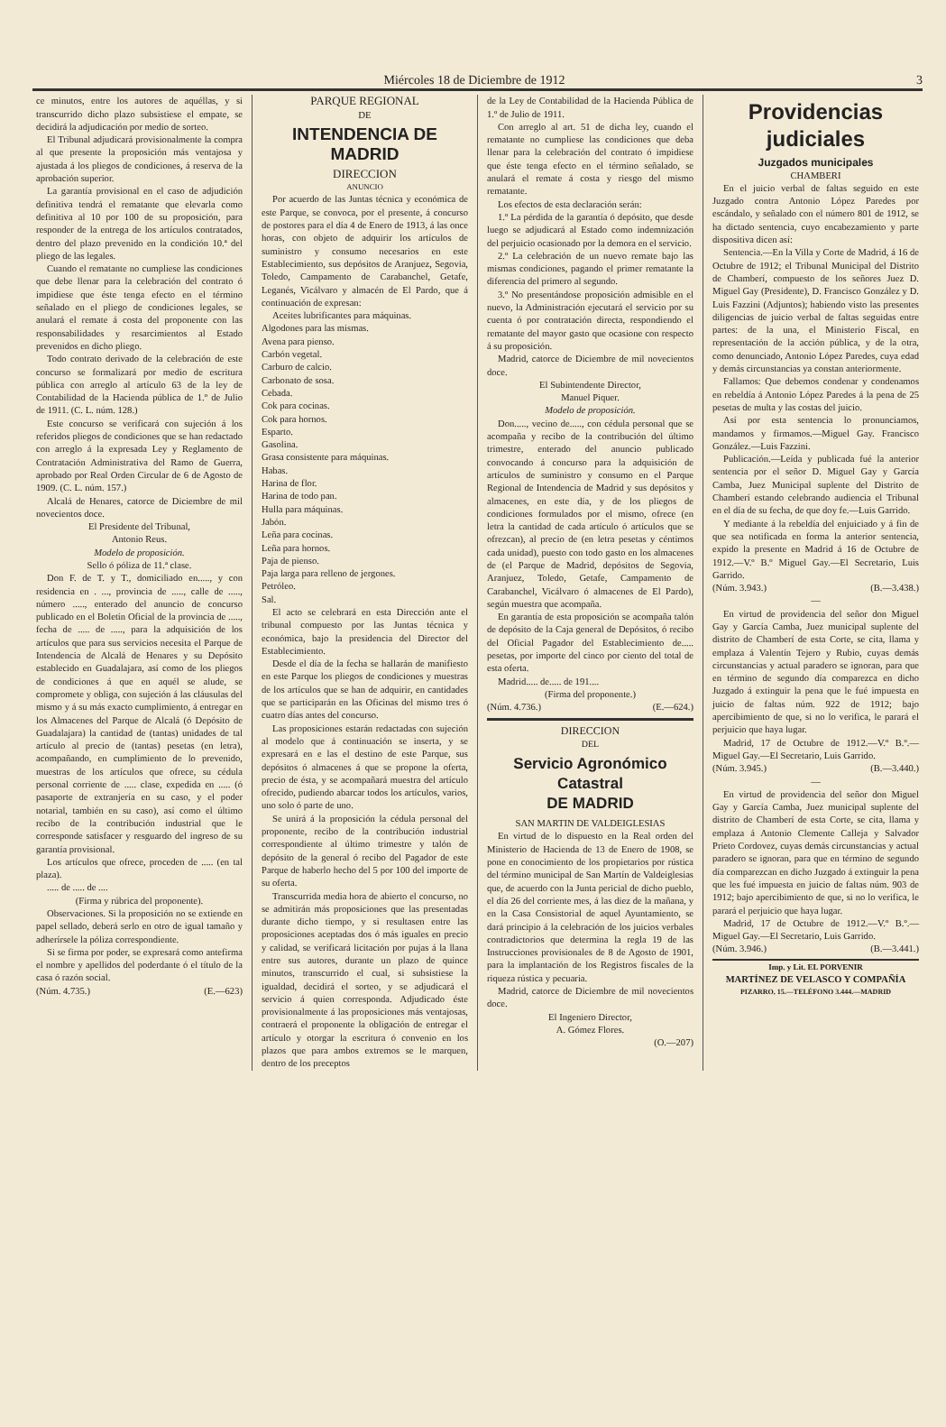Miércoles 18 de Diciembre de 1912 3
ce minutos, entre los autores de aquéllas, y si transcurrido dicho plazo subsistiese el empate, se decidirá la adjudicación por medio de sorteo.
El Tribunal adjudicará provisionalmente la compra al que presente la proposición más ventajosa y ajustada á los pliegos de condiciones, á reserva de la aprobación superior.
La garantía provisional en el caso de adjudición definitiva tendrá el rematante que elevarla como definitiva al 10 por 100 de su proposición, para responder de la entrega de los artículos contratados, dentro del plazo prevenido en la condición 10.ª del pliego de las legales.
Cuando el rematante no cumpliese las condiciones que debe llenar para la celebración del contrato ó impidiese que éste tenga efecto en el término señalado en el pliego de condiciones legales, se anulará el remate á costa del proponente con las responsabilidades y resarcimientos al Estado prevenidos en dicho pliego.
Todo contrato derivado de la celebración de este concurso se formalizará por medio de escritura pública con arreglo al artículo 63 de la ley de Contabilidad de la Hacienda pública de 1.º de Julio de 1911. (C. L. núm. 128.)
Este concurso se verificará con sujeción á los referidos pliegos de condiciones que se han redactado con arreglo á la expresada Ley y Reglamento de Contratación Administrativa del Ramo de Guerra, aprobado por Real Orden Circular de 6 de Agosto de 1909. (C. L. núm. 157.)
Alcalá de Henares, catorce de Diciembre de mil novecientos doce.
El Presidente del Tribunal,
Antonio Reus.
Modelo de proposición.
Sello ó póliza de 11.ª clase.
Don F. de T. y T., domiciliado en....., y con residencia en . ..., provincia de ....., calle de ....., número ....., enterado del anuncio de concurso publicado en el Boletín Oficial de la provincia de ....., fecha de ..... de ....., para la adquisición de los artículos que para sus servicios necesita el Parque de Intendencia de Alcalá de Henares y su Depósito establecido en Guadalajara, así como de los pliegos de condiciones á que en aquél se alude, se compromete y obliga, con sujeción á las cláusulas del mismo y á su más exacto cumplimiento, á entregar en los Almacenes del Parque de Alcalá (ó Depósito de Guadalajara) la cantidad de (tantas) unidades de tal artículo al precio de (tantas) pesetas (en letra), acompañando, en cumplimiento de lo prevenido, muestras de los artículos que ofrece, su cédula personal corriente de ..... clase, expedida en ..... (ó pasaporte de extranjería en su caso, y el poder notarial, también en su caso), así como el último recibo de la contribución industrial que le corresponde satisfacer y resguardo del ingreso de su garantía provisional.
Los artículos que ofrece, proceden de ..... (en tal plaza).
..... de ..... de ....
(Firma y rúbrica del proponente).
Observaciones. Si la proposición no se extiende en papel sellado, deberá serlo en otro de igual tamaño y adherírsele la póliza correspondiente.
Si se firma por poder, se expresará como antefirma el nombre y apellidos del poderdante ó el título de la casa ó razón social.
(Núm. 4.735.) (E.—623)
PARQUE REGIONAL
DE
INTENDENCIA DE MADRID
DIRECCION
ANUNCIO
Por acuerdo de las Juntas técnica y económica de este Parque, se convoca, por el presente, á concurso de postores para el día 4 de Enero de 1913, á las once horas, con objeto de adquirir los artículos de suministro y consumo necesarios en este Establecimiento, sus depósitos de Aranjuez, Segovia, Toledo, Campamento de Carabanchel, Getafe, Leganés, Vicálvaro y almacén de El Pardo, que á continuación de expresan:
Aceites lubrificantes para máquinas.
Algodones para las mismas.
Avena para pienso.
Carbón vegetal.
Carburo de calcio.
Carbonato de sosa.
Cebada.
Cok para cocinas.
Cok para hornos.
Esparto.
Gasolina.
Grasa consistente para máquinas.
Habas.
Harina de flor.
Harina de todo pan.
Hulla para máquinas.
Jabón.
Leña para cocinas.
Leña para hornos.
Paja de pienso.
Paja larga para relleno de jergones.
Petróleo.
Sal.
El acto se celebrará en esta Dirección ante el tribunal compuesto por las Juntas técnica y económica, bajo la presidencia del Director del Establecimiento.
Desde el día de la fecha se hallarán de manifiesto en este Parque los pliegos de condiciones y muestras de los artículos que se han de adquirir, en cantidades que se participarán en las Oficinas del mismo tres ó cuatro días antes del concurso.
Las proposiciones estarán redactadas con sujeción al modelo que á continuación se inserta, y se expresará en e las el destino de este Parque, sus depósitos ó almacenes á que se propone la oferta, precio de ésta, y se acompañará muestra del artículo ofrecido, pudiendo abarcar todos los artículos, varios, uno solo ó parte de uno.
Se unirá á la proposición la cédula personal del proponente, recibo de la contribución industrial correspondiente al último trimestre y talón de depósito de la general ó recibo del Pagador de este Parque de haberlo hecho del 5 por 100 del importe de su oferta.
Transcurrida media hora de abierto el concurso, no se admitirán más proposiciones que las presentadas durante dicho tiempo, y si resultasen entre las proposiciones aceptadas dos ó más iguales en precio y calidad, se verificará licitación por pujas á la llana entre sus autores, durante un plazo de quince minutos, transcurrido el cual, si subsistiese la igualdad, decidirá el sorteo, y se adjudicará el servicio á quien corresponda. Adjudicado éste provisionalmente á las proposiciones más ventajosas, contraerá el proponente la obligación de entregar el artículo y otorgar la escritura ó convenio en los plazos que para ambos extremos se le marquen, dentro de los preceptos
de la Ley de Contabilidad de la Hacienda Pública de 1.º de Julio de 1911.
Con arreglo al art. 51 de dicha ley, cuando el rematante no cumpliese las condiciones que deba llenar para la celebración del contrato ó impidiese que éste tenga efecto en el término señalado, se anulará el remate á costa y riesgo del mismo rematante.
Los efectos de esta declaración serán:
1.º La pérdida de la garantía ó depósito, que desde luego se adjudicará al Estado como indemnización del perjuicio ocasionado por la demora en el servicio.
2.º La celebración de un nuevo remate bajo las mismas condiciones, pagando el primer rematante la diferencia del primero al segundo.
3.º No presentándose proposición admisible en el nuevo, la Administración ejecutará el servicio por su cuenta ó por contratación directa, respondiendo el rematante del mayor gasto que ocasione con respecto á su proposición.
Madrid, catorce de Diciembre de mil novecientos doce.
El Subintendente Director,
Manuel Piquer.
Modelo de proposición.
Don....., vecino de....., con cédula personal que se acompaña y recibo de la contribución del último trimestre, enterado del anuncio publicado convocando á concurso para la adquisición de artículos de suministro y consumo en el Parque Regional de Intendencia de Madrid y sus depósitos y almacenes, en este día, y de los pliegos de condiciones formulados por el mismo, ofrece (en letra la cantidad de cada artículo ó artículos que se ofrezcan), al precio de (en letra pesetas y céntimos cada unidad), puesto con todo gasto en los almacenes de (el Parque de Madrid, depósitos de Segovia, Aranjuez, Toledo, Getafe, Campamento de Carabanchel, Vicálvaro ó almacenes de El Pardo), según muestra que acompaña.
En garantía de esta proposición se acompaña talón de depósito de la Caja general de Depósitos, ó recibo del Oficial Pagador del Establecimiento de..... pesetas, por importe del cinco por ciento del total de esta oferta.
Madrid..... de..... de 191....
(Firma del proponente.)
(Núm. 4.736.) (E.—624.)
DIRECCION
DEL
Servicio Agronómico Catastral
DE MADRID
SAN MARTIN DE VALDEIGLESIAS
En virtud de lo dispuesto en la Real orden del Ministerio de Hacienda de 13 de Enero de 1908, se pone en conocimiento de los propietarios por rústica del término municipal de San Martín de Valdeiglesias que, de acuerdo con la Junta pericial de dicho pueblo, el día 26 del corriente mes, á las diez de la mañana, y en la Casa Consistorial de aquel Ayuntamiento, se dará principio á la celebración de los juicios verbales contradictorios que determina la regla 19 de las Instrucciones provisionales de 8 de Agosto de 1901, para la implantación de los Registros fiscales de la riqueza rústica y pecuaria.
Madrid, catorce de Diciembre de mil novecientos doce.
El Ingeniero Director,
A. Gómez Flores.
(O.—207)
Providencias judiciales
Juzgados municipales
CHAMBERI
En el juicio verbal de faltas seguido en este Juzgado contra Antonio López Paredes por escándalo, y señalado con el número 801 de 1912, se ha dictado sentencia, cuyo encabezamiento y parte dispositiva dicen así:
Sentencia.—En la Villa y Corte de Madrid, á 16 de Octubre de 1912; el Tribunal Municipal del Distrito de Chamberí, compuesto de los señores Juez D. Miguel Gay (Presidente), D. Francisco González y D. Luis Fazzini (Adjuntos); habiendo visto las presentes diligencias de juicio verbal de faltas seguidas entre partes: de la una, el Ministerio Fiscal, en representación de la acción pública, y de la otra, como denunciado, Antonio López Paredes, cuya edad y demás circunstancias ya constan anteriormente.
Fallamos: Que debemos condenar y condenamos en rebeldía á Antonio López Paredes á la pena de 25 pesetas de multa y las costas del juicio.
Así por esta sentencia lo pronunciamos, mandamos y firmamos.—Miguel Gay. Francisco González.—Luis Fazzini.
Publicación.—Leída y publicada fué la anterior sentencia por el señor D. Miguel Gay y García Camba, Juez Municipal suplente del Distrito de Chamberí estando celebrando audiencia el Tribunal en el día de su fecha, de que doy fe.—Luis Garrido.
Y mediante á la rebeldía del enjuiciado y á fin de que sea notificada en forma la anterior sentencia, expido la presente en Madrid á 16 de Octubre de 1912.—V.º B.º Miguel Gay.—El Secretario, Luis Garrido.
(Núm. 3.943.) (B.—3.438.)
—
En virtud de providencia del señor don Miguel Gay y García Camba, Juez municipal suplente del distrito de Chamberí de esta Corte, se cita, llama y emplaza á Valentín Tejero y Rubio, cuyas demás circunstancias y actual paradero se ignoran, para que en término de segundo día comparezca en dicho Juzgado á extinguir la pena que le fué impuesta en juicio de faltas núm. 922 de 1912; bajo apercibimiento de que, si no lo verifica, le parará el perjuicio que haya lugar.
Madrid, 17 de Octubre de 1912.—V.º B.º.—Miguel Gay.—El Secretario, Luis Garrido.
(Núm. 3.945.) (B.—3.440.)
—
En virtud de providencia del señor don Miguel Gay y García Camba, Juez municipal suplente del distrito de Chamberí de esta Corte, se cita, llama y emplaza á Antonio Clemente Calleja y Salvador Prieto Cordovez, cuyas demás circunstancias y actual paradero se ignoran, para que en término de segundo día comparezcan en dicho Juzgado á extinguir la pena que les fué impuesta en juicio de faltas núm. 903 de 1912; bajo apercibimiento de que, si no lo verifica, le parará el perjuicio que haya lugar.
Madrid, 17 de Octubre de 1912.—V.º B.º.—Miguel Gay.—El Secretario, Luis Garrido.
(Núm. 3.946.) (B.—3.441.)
Imp. y Lit. EL PORVENIR
MARTÍNEZ DE VELASCO Y COMPAÑÍA
PIZARRO, 15.—TELÉFONO 3.444.—MADRID